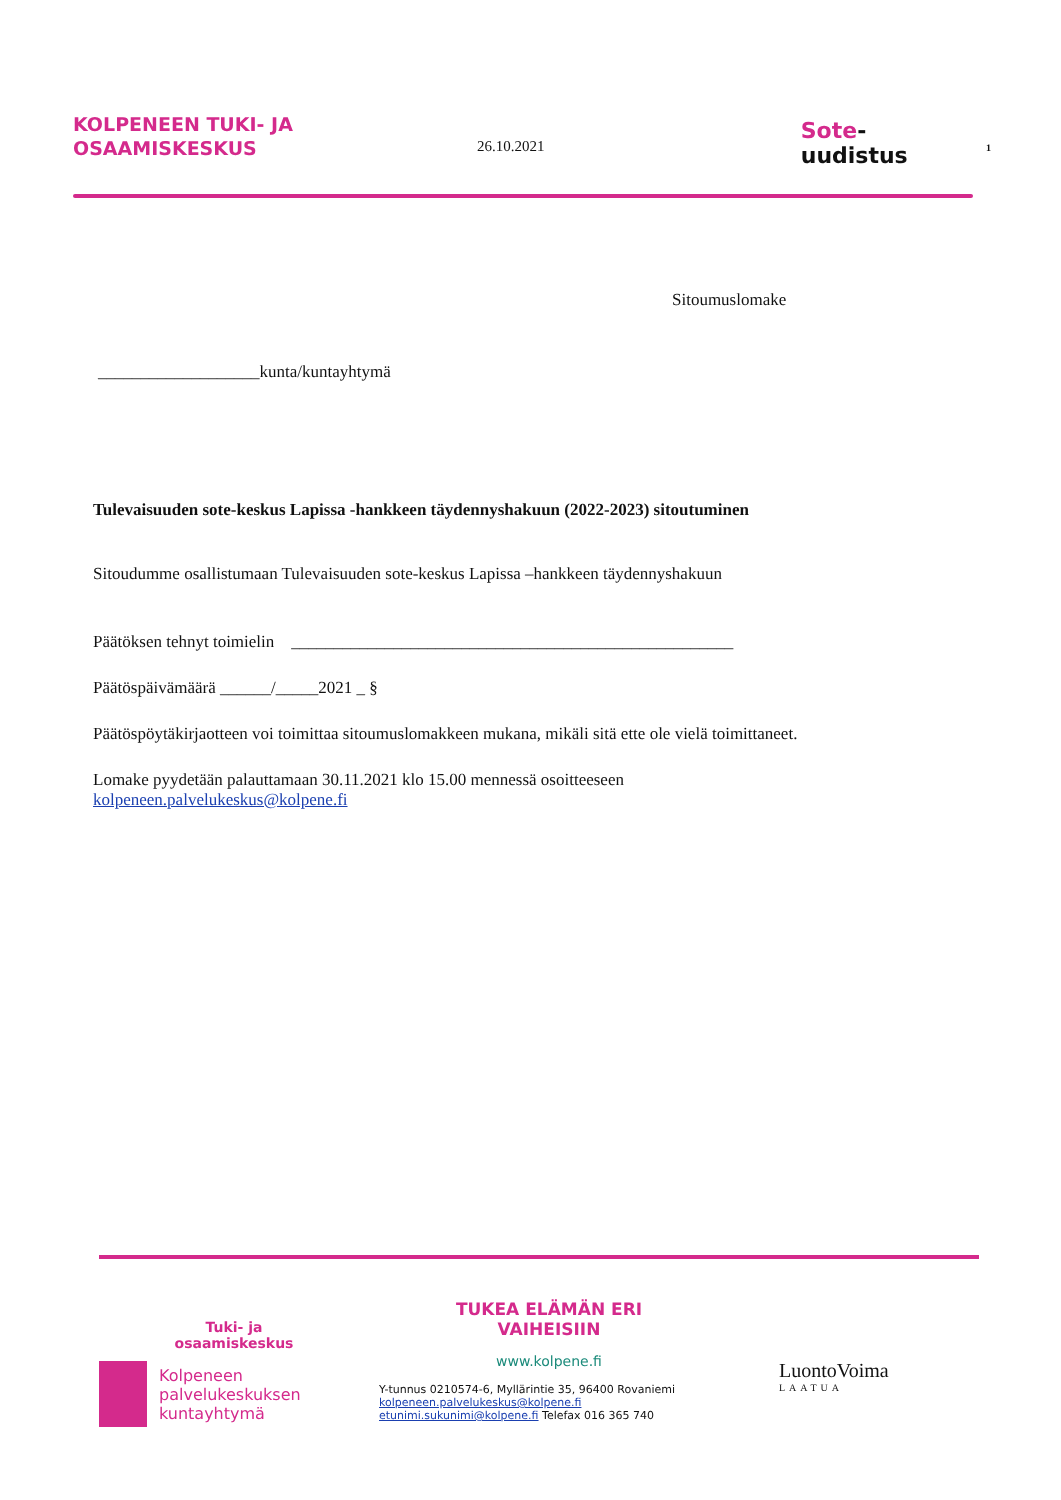KOLPENEEN TUKI- JA
OSAAMISKESKUS
26.10.2021
Sote-uudistus
1
Sitoumuslomake
___________________kunta/kuntayhtymä
Tulevaisuuden sote-keskus Lapissa -hankkeen täydennyshakuun (2022-2023) sitoutuminen
Sitoudumme osallistumaan Tulevaisuuden sote-keskus Lapissa –hankkeen täydennyshakuun
Päätöksen tehnyt toimielin ____________________________________________________
Päätöspäivämäärä ______/_____2021 _ §
Päätöspöytäkirjaotteen voi toimittaa sitoumuslomakkeen mukana, mikäli sitä ette ole vielä toimittaneet.
Lomake pyydetään palauttamaan 30.11.2021 klo 15.00 mennessä osoitteeseen
kolpeneen.palvelukeskus@kolpene.fi
Tuki- ja
osaamiskeskus
Kolpeneen
palvelukeskuksen
kuntayhtymä
TUKEA ELÄMÄN ERI
VAIHEISIIN
www.kolpene.fi
Y-tunnus 0210574-6, Myllärintie 35, 96400 Rovaniemi
kolpeneen.palvelukeskus@kolpene.fi
etunimi.sukunimi@kolpene.fi Telefax 016 365 740
LuontoVoima
LAATUA